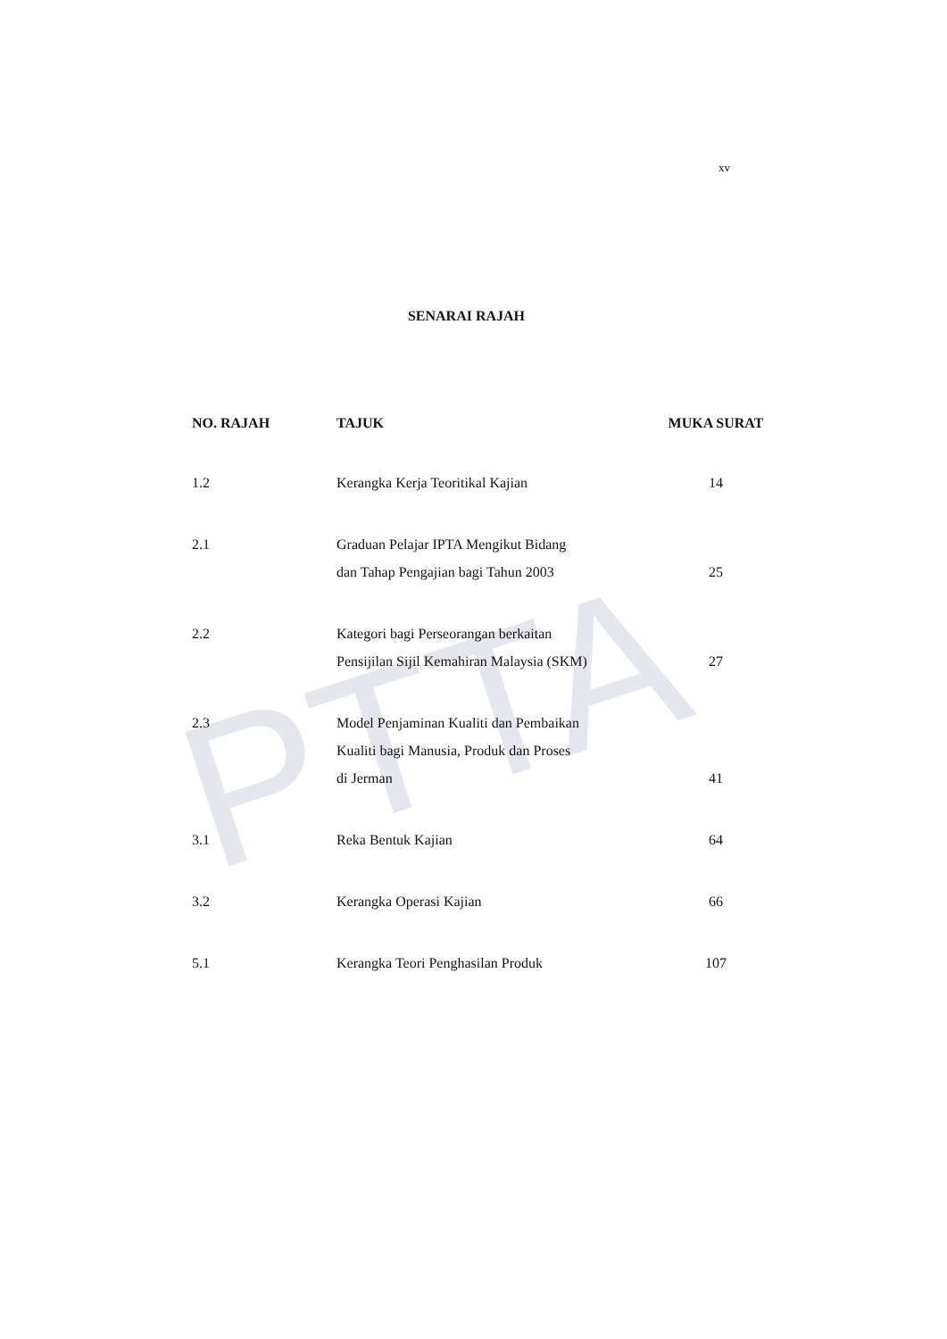PTTA
xv
SENARAI RAJAH
| NO. RAJAH | TAJUK | MUKA SURAT |
| --- | --- | --- |
| 1.2 | Kerangka Kerja Teoritikal Kajian | 14 |
| 2.1 | Graduan Pelajar IPTA Mengikut Bidang dan Tahap Pengajian bagi Tahun 2003 | 25 |
| 2.2 | Kategori bagi Perseorangan berkaitan Pensijilan Sijil Kemahiran Malaysia (SKM) | 27 |
| 2.3 | Model Penjaminan Kualiti dan Pembaikan Kualiti bagi Manusia, Produk dan Proses di Jerman | 41 |
| 3.1 | Reka Bentuk Kajian | 64 |
| 3.2 | Kerangka Operasi Kajian | 66 |
| 5.1 | Kerangka Teori Penghasilan Produk | 107 |